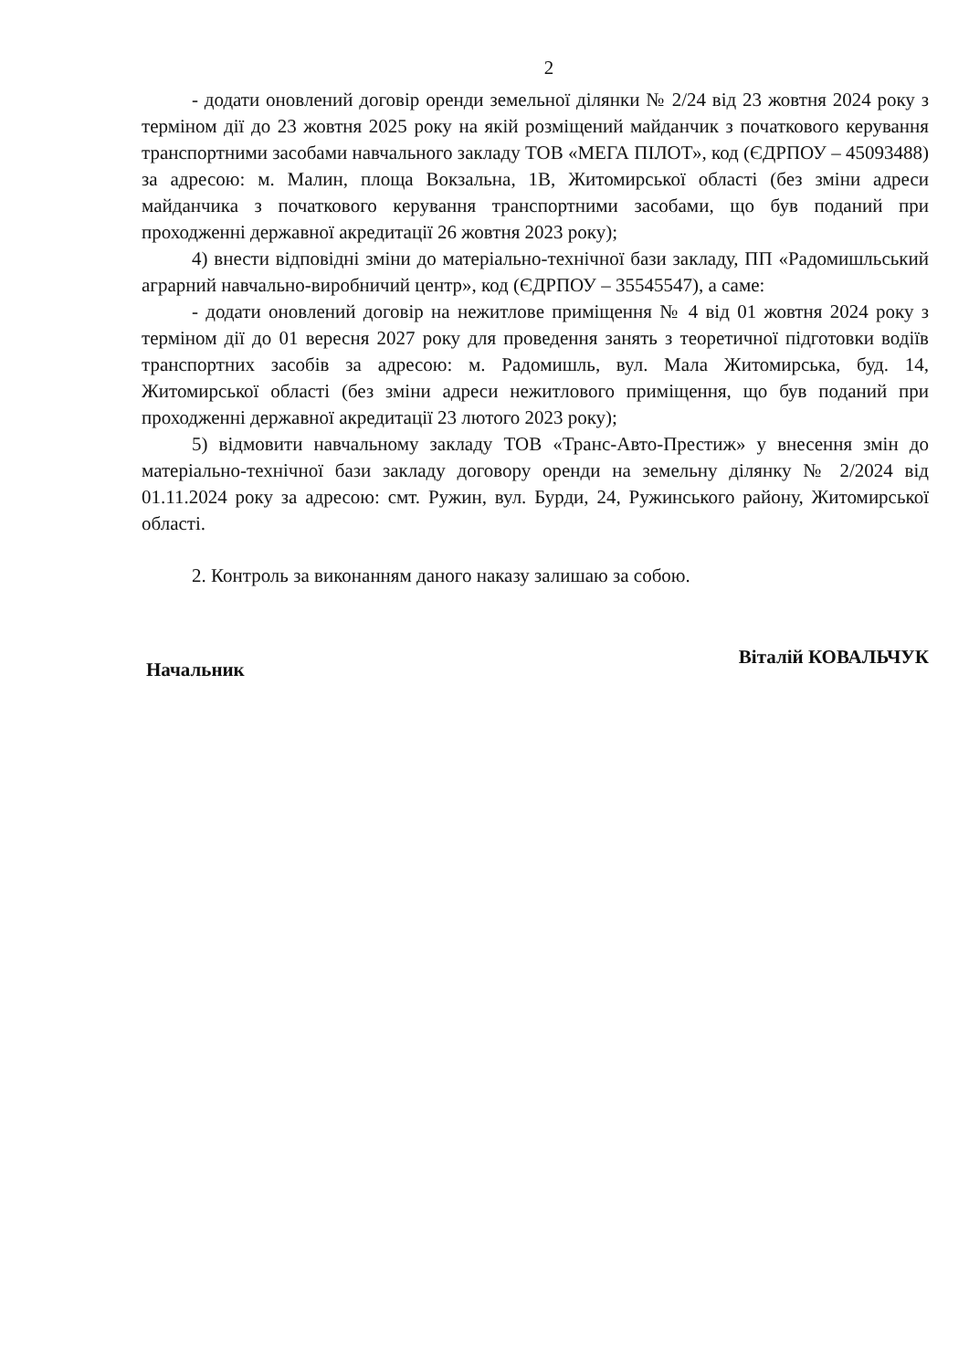2
- додати оновлений договір оренди земельної ділянки № 2/24 від 23 жовтня 2024 року з терміном дії до 23 жовтня 2025 року на якій розміщений майданчик з початкового керування транспортними засобами навчального закладу ТОВ «МЕГА ПІЛОТ», код (ЄДРПОУ – 45093488) за адресою: м. Малин, площа Вокзальна, 1В, Житомирської області (без зміни адреси майданчика з початкового керування транспортними засобами, що був поданий при проходженні державної акредитації 26 жовтня 2023 року);
4) внести відповідні зміни до матеріально-технічної бази закладу, ПП «Радомишльський аграрний навчально-виробничий центр», код (ЄДРПОУ – 35545547), а саме:
- додати оновлений договір на нежитлове приміщення № 4 від 01 жовтня 2024 року з терміном дії до 01 вересня 2027 року для проведення занять з теоретичної підготовки водіїв транспортних засобів за адресою: м. Радомишль, вул. Мала Житомирська, буд. 14, Житомирської області (без зміни адреси нежитлового приміщення, що був поданий при проходженні державної акредитації 23 лютого 2023 року);
5) відмовити навчальному закладу ТОВ «Транс-Авто-Престиж» у внесення змін до матеріально-технічної бази закладу договору оренди на земельну ділянку № 2/2024 від 01.11.2024 року за адресою: смт. Ружин, вул. Бурди, 24, Ружинського району, Житомирської області.
2. Контроль за виконанням даного наказу залишаю за собою.
Начальник Віталій КОВАЛЬЧУК